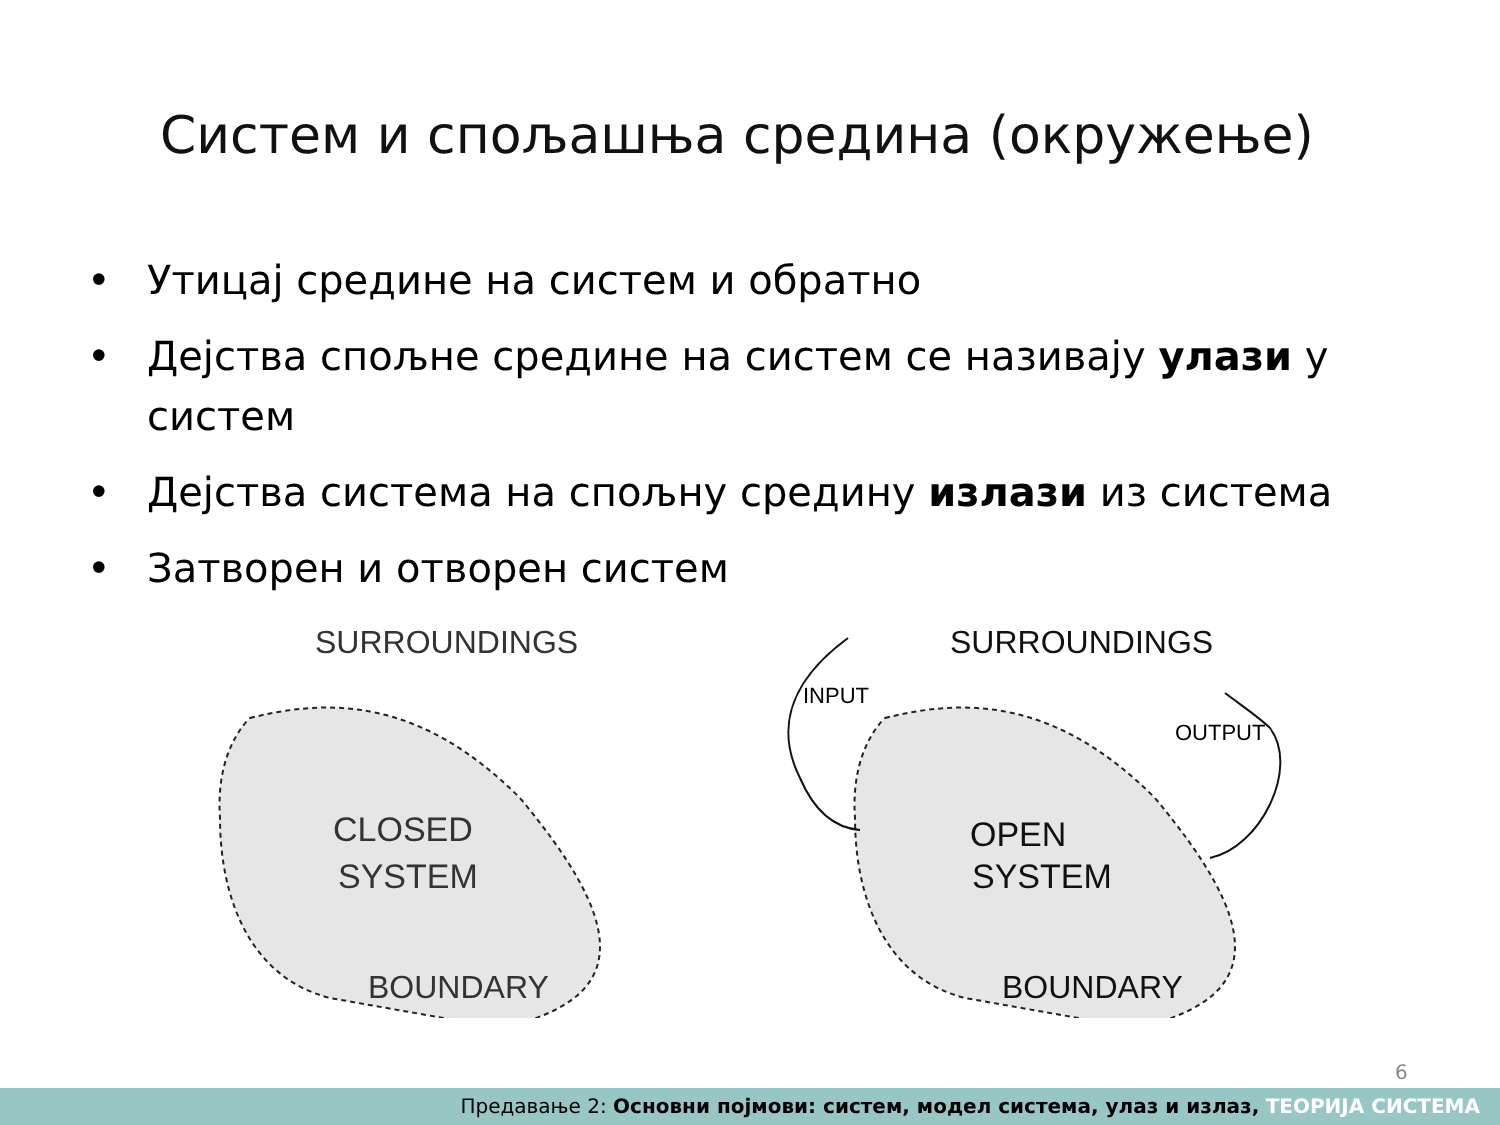Систем и спољашња средина (окружење)
• Утицај средине на систем и обратно
• Дејства спољне средине на систем се називају улази у систем
• Дејства система на спољну средину излази из система
• Затворен и отворен систем
SURROUNDINGS
CLOSED
SYSTEM
BOUNDARY
SURROUNDINGS
OPEN
SYSTEM
BOUNDARY
INPUT
OUTPUT
6
Предавање 2: Основни појмови: систем, модел система, улаз и излаз, ТЕОРИЈА СИСТЕМА